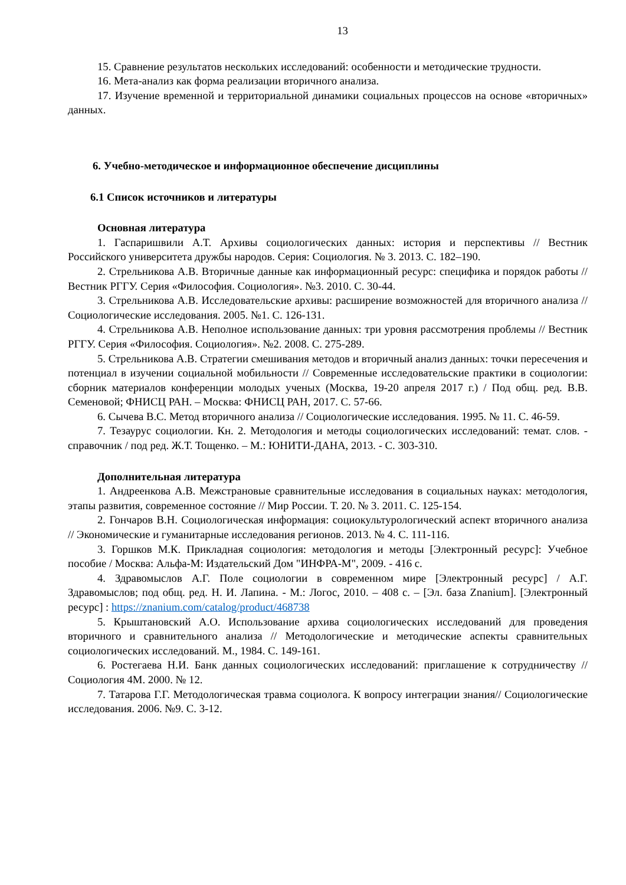13
15. Сравнение результатов нескольких исследований: особенности и методические трудности.
16. Мета-анализ как форма реализации вторичного анализа.
17. Изучение временной и территориальной динамики социальных процессов на основе «вторичных» данных.
6. Учебно-методическое и информационное обеспечение дисциплины
6.1 Список источников и литературы
Основная литература
1. Гаспаришвили А.Т. Архивы социологических данных: история и перспективы // Вестник Российского университета дружбы народов. Серия: Социология. № 3. 2013. С. 182–190.
2. Стрельникова А.В. Вторичные данные как информационный ресурс: специфика и порядок работы // Вестник РГГУ. Серия «Философия. Социология». №3. 2010. С. 30-44.
3. Стрельникова А.В. Исследовательские архивы: расширение возможностей для вторичного анализа // Социологические исследования. 2005. №1. С. 126-131.
4. Стрельникова А.В. Неполное использование данных: три уровня рассмотрения проблемы // Вестник РГГУ. Серия «Философия. Социология». №2. 2008. С. 275-289.
5. Стрельникова А.В. Стратегии смешивания методов и вторичный анализ данных: точки пересечения и потенциал в изучении социальной мобильности // Современные исследовательские практики в социологии: сборник материалов конференции молодых ученых (Москва, 19-20 апреля 2017 г.) / Под общ. ред. В.В. Семеновой; ФНИСЦ РАН. – Москва: ФНИСЦ РАН, 2017. С. 57-66.
6. Сычева В.С. Метод вторичного анализа // Социологические исследования. 1995. № 11. С. 46-59.
7. Тезаурус социологии. Кн. 2. Методология и методы социологических исследований: темат. слов. - справочник / под ред. Ж.Т. Тощенко. – М.: ЮНИТИ-ДАНА, 2013. - С. 303-310.
Дополнительная литература
1. Андреенкова А.В. Межстрановые сравнительные исследования в социальных науках: методология, этапы развития, современное состояние // Мир России. Т. 20. № 3. 2011. С. 125-154.
2. Гончаров В.Н. Социологическая информация: социокультурологический аспект вторичного анализа // Экономические и гуманитарные исследования регионов. 2013. № 4. С. 111-116.
3. Горшков М.К. Прикладная социология: методология и методы [Электронный ресурс]: Учебное пособие / Москва: Альфа-М: Издательский Дом "ИНФРА-М", 2009. - 416 с.
4. Здравомыслов А.Г. Поле социологии в современном мире [Электронный ресурс] / А.Г. Здравомыслов; под общ. ред. Н. И. Лапина. - М.: Логос, 2010. – 408 с. – [Эл. база Znanium]. [Электронный ресурс] : https://znanium.com/catalog/product/468738
5. Крыштановский А.О. Использование архива социологических исследований для проведения вторичного и сравнительного анализа // Методологические и методические аспекты сравнительных социологических исследований. М., 1984. С. 149-161.
6. Ростегаева Н.И. Банк данных социологических исследований: приглашение к сотрудничеству // Социология 4М. 2000. № 12.
7. Татарова Г.Г. Методологическая травма социолога. К вопросу интеграции знания// Социологические исследования. 2006. №9. С. 3-12.